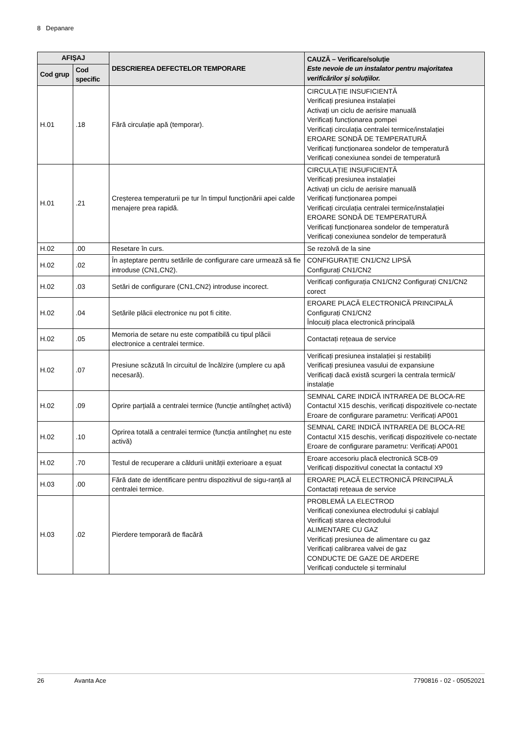8 Depanare
| AFIŞAJ | | DESCRIEREA DEFECTELOR TEMPORARE | CAUZĂ – Verificare/soluție Este nevoie de un instalator pentru majoritatea verificărilor și soluțiilor. |
| --- | --- | --- | --- |
| Cod grup | Cod specific | | |
| H.01 | .18 | Fără circulație apă (temporar). | CIRCULAȚIE INSUFICIENTĂ Verificați presiunea instalației Activați un ciclu de aerisire manuală Verificați funcționarea pompei Verificați circulația centralei termice/instalației EROARE SONDĂ DE TEMPERATURĂ Verificați funcționarea sondelor de temperatură Verificați conexiunea sondei de temperatură |
| H.01 | .21 | Creșterea temperaturii pe tur în timpul funcționării apei calde menajere prea rapidă. | CIRCULAȚIE INSUFICIENTĂ Verificați presiunea instalației Activați un ciclu de aerisire manuală Verificați funcționarea pompei Verificați circulația centralei termice/instalației EROARE SONDĂ DE TEMPERATURĂ Verificați funcționarea sondelor de temperatură Verificați conexiunea sondelor de temperatură |
| H.02 | .00 | Resetare în curs. | Se rezolvă de la sine |
| H.02 | .02 | În așteptare pentru setările de configurare care urmează să fie introduse (CN1,CN2). | CONFIGURAȚIE CN1/CN2 LIPSĂ Configurați CN1/CN2 |
| H.02 | .03 | Setări de configurare (CN1,CN2) introduse incorect. | Verificați configurația CN1/CN2 Configurați CN1/CN2 corect |
| H.02 | .04 | Setările plăcii electronice nu pot fi citite. | EROARE PLACĂ ELECTRONICĂ PRINCIPALĂ Configurați CN1/CN2 Înlocuiți placa electronică principală |
| H.02 | .05 | Memoria de setare nu este compatibilă cu tipul plăcii electronice a centralei termice. | Contactați rețeaua de service |
| H.02 | .07 | Presiune scăzută în circuitul de încălzire (umplere cu apă necesară). | Verificați presiunea instalației și restabiliți Verificați presiunea vasului de expansiune Verificați dacă există scurgeri la centrala termică/ instalație |
| H.02 | .09 | Oprire parțială a centralei termice (funcție antiîngheț activă) | SEMNAL CARE INDICĂ INTRAREA DE BLOCA-RE Contactul X15 deschis, verificați dispozitivele co-nectate Eroare de configurare parametru: Verificați AP001 |
| H.02 | .10 | Oprirea totală a centralei termice (funcția antiîngheț nu este activă) | SEMNAL CARE INDICĂ INTRAREA DE BLOCA-RE Contactul X15 deschis, verificați dispozitivele co-nectate Eroare de configurare parametru: Verificați AP001 |
| H.02 | .70 | Testul de recuperare a căldurii unității exterioare a eșuat | Eroare accesoriu placă electronică SCB-09 Verificați dispozitivul conectat la contactul X9 |
| H.03 | .00 | Fără date de identificare pentru dispozitivul de sigu-ranță al centralei termice. | EROARE PLACĂ ELECTRONICĂ PRINCIPALĂ Contactați rețeaua de service |
| H.03 | .02 | Pierdere temporară de flacără | PROBLEMĂ LA ELECTROD Verificați conexiunea electrodului și cablajul Verificați starea electrodului ALIMENTARE CU GAZ Verificați presiunea de alimentare cu gaz Verificați calibrarea valvei de gaz CONDUCTE DE GAZE DE ARDERE Verificați conductele și terminalul |
26 Avanta Ace 7790816 - 02 - 05052021